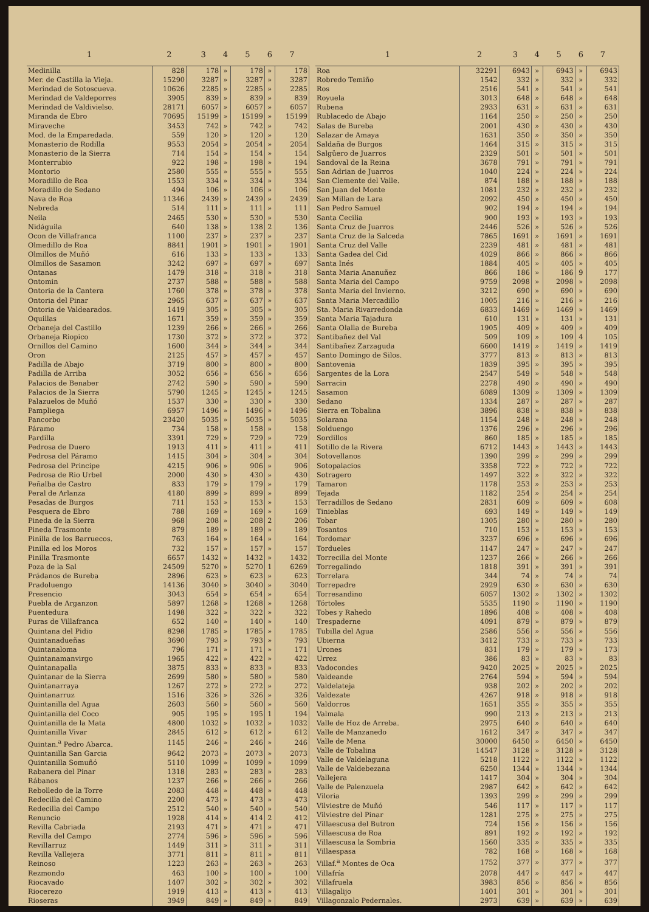| 1 | 2 | 3 | 4 | 5 | 6 | 7 |
| --- | --- | --- | --- | --- | --- | --- |
| Medinilla | 828 | 178 | » | 178 | » | 178 |
| Mer. de Castilla la Vieja. | 15290 | 3287 | » | 3287 | » | 3287 |
| Merindad de Sotoscueva. | 10626 | 2285 | » | 2285 | » | 2285 |
| Merindad de Valdeporres | 3905 | 839 | » | 839 | » | 839 |
| Merindad de Valdivielso. | 28171 | 6057 | » | 6057 | » | 6057 |
| Miranda de Ebro | 70695 | 15199 | » | 15199 | » | 15199 |
| Miraveche | 3453 | 742 | » | 742 | » | 742 |
| Mod. de la Emparedada. | 559 | 120 | » | 120 | » | 120 |
| Monasterio de Rodilla | 9553 | 2054 | » | 2054 | » | 2054 |
| Monasterio de la Sierra | 714 | 154 | » | 154 | » | 154 |
| Monterrubio | 922 | 198 | » | 198 | » | 194 |
| Montorio | 2580 | 555 | » | 555 | » | 555 |
| Moradillo de Roa | 1553 | 334 | » | 334 | » | 334 |
| Moradillo de Sedano | 494 | 106 | » | 106 | » | 106 |
| Nava de Roa | 11346 | 2439 | » | 2439 | » | 2439 |
| Nebreda | 514 | 111 | » | 111 | » | 111 |
| Neila | 2465 | 530 | » | 530 | » | 530 |
| Nidáguila | 640 | 138 | » | 138 | 2 | 136 |
| Ocon de Villafranca | 1100 | 237 | » | 237 | » | 237 |
| Olmedillo de Roa | 8841 | 1901 | » | 1901 | » | 1901 |
| Olmillos de Muñó | 616 | 133 | » | 133 | » | 133 |
| Olmillos de Sasamon | 3242 | 697 | » | 697 | » | 697 |
| Ontanas | 1479 | 318 | » | 318 | » | 318 |
| Ontomin | 2737 | 588 | » | 588 | » | 588 |
| Ontoria de la Cantera | 1760 | 378 | » | 378 | » | 378 |
| Ontoria del Pinar | 2965 | 637 | » | 637 | » | 637 |
| Ontoria de Valdearados. | 1419 | 305 | » | 305 | » | 305 |
| Oquillas | 1671 | 359 | » | 359 | » | 359 |
| Orbaneja del Castillo | 1239 | 266 | » | 266 | » | 266 |
| Orbaneja Riopico | 1730 | 372 | » | 372 | » | 372 |
| Ornillos del Camino | 1600 | 344 | » | 344 | » | 344 |
| Oron | 2125 | 457 | » | 457 | » | 457 |
| Padilla de Abajo | 3719 | 800 | » | 800 | » | 800 |
| Padilla de Arriba | 3052 | 656 | » | 656 | » | 656 |
| Palacios de Benaber | 2742 | 590 | » | 590 | » | 590 |
| Palacios de la Sierra | 5790 | 1245 | » | 1245 | » | 1245 |
| Palazuelos de Muñó | 1537 | 330 | » | 330 | » | 330 |
| Pampliega | 6957 | 1496 | » | 1496 | » | 1496 |
| Pancorbo | 23420 | 5035 | » | 5035 | » | 5035 |
| Páramo | 734 | 158 | » | 158 | » | 158 |
| Pardilla | 3391 | 729 | » | 729 | » | 729 |
| Pedrosa de Duero | 1913 | 411 | » | 411 | » | 411 |
| Pedrosa del Páramo | 1415 | 304 | » | 304 | » | 304 |
| Pedrosa del Principe | 4215 | 906 | » | 906 | » | 906 |
| Pedrosa de Rio Urbel | 2000 | 430 | » | 430 | » | 430 |
| Peñalba de Castro | 833 | 179 | » | 179 | » | 179 |
| Peral de Arlanza | 4180 | 899 | » | 899 | » | 899 |
| Pesadas de Burgos | 711 | 153 | » | 153 | » | 153 |
| Pesquera de Ebro | 788 | 169 | » | 169 | » | 169 |
| Pineda de la Sierra | 968 | 208 | » | 208 | 2 | 206 |
| Pineda Trasmonte | 879 | 189 | » | 189 | » | 189 |
| Pinilla de los Barruecos. | 763 | 164 | » | 164 | » | 164 |
| Pinilla ed los Moros | 732 | 157 | » | 157 | » | 157 |
| Pinilla Trasmonte | 6657 | 1432 | » | 1432 | » | 1432 |
| Poza de la Sal | 24509 | 5270 | » | 5270 | 1 | 6269 |
| Prádanos de Bureba | 2896 | 623 | » | 623 | » | 623 |
| Pradoluengo | 14136 | 3040 | » | 3040 | » | 3040 |
| Presencio | 3043 | 654 | » | 654 | » | 654 |
| Puebla de Arganzon | 5897 | 1268 | » | 1268 | » | 1268 |
| Puentedura | 1498 | 322 | » | 322 | » | 322 |
| Puras de Villafranca | 652 | 140 | » | 140 | » | 140 |
| Quintana del Pidio | 8298 | 1785 | » | 1785 | » | 1785 |
| Quintanadueñas | 3690 | 793 | » | 793 | » | 793 |
| Quintanaloma | 796 | 171 | » | 171 | » | 171 |
| Quintanamanvirgo | 1965 | 422 | » | 422 | » | 422 |
| Quintanapalla | 3875 | 833 | » | 833 | » | 833 |
| Quintanar de la Sierra | 2699 | 580 | » | 580 | » | 580 |
| Quintanarraya | 1267 | 272 | » | 272 | » | 272 |
| Quintanarruz | 1516 | 326 | » | 326 | » | 326 |
| Quintanilla del Agua | 2603 | 560 | » | 560 | » | 560 |
| Quintanilla del Coco | 905 | 195 | » | 195 | 1 | 194 |
| Quintanilla de la Mata | 4800 | 1032 | » | 1032 | » | 1032 |
| Quintanilla Vivar | 2845 | 612 | » | 612 | » | 612 |
| Quintan.<sup>a</sup> Pedro Abarca. | 1145 | 246 | » | 246 | » | 246 |
| Quintanilla San Garcia | 9642 | 2073 | » | 2073 | » | 2073 |
| Quintanilla Somuñó | 5110 | 1099 | » | 1099 | » | 1099 |
| Rabanera del Pinar | 1318 | 283 | » | 283 | » | 283 |
| Rábanos | 1237 | 266 | » | 266 | » | 266 |
| Rebolledo de la Torre | 2083 | 448 | » | 448 | » | 448 |
| Redecilla del Camino | 2200 | 473 | » | 473 | » | 473 |
| Redecilla del Campo | 2512 | 540 | » | 540 | » | 540 |
| Renuncio | 1928 | 414 | » | 414 | 2 | 412 |
| Revilla Cabriada | 2193 | 471 | » | 471 | » | 471 |
| Revilla del Campo | 2774 | 596 | » | 596 | » | 596 |
| Revillarruz | 1449 | 311 | » | 311 | » | 311 |
| Revilla Vallejera | 3771 | 811 | » | 811 | » | 811 |
| Reinoso | 1223 | 263 | » | 263 | » | 263 |
| Rezmondo | 463 | 100 | » | 100 | » | 100 |
| Riocavado | 1407 | 302 | » | 302 | » | 302 |
| Riocerezo | 1919 | 413 | » | 413 | » | 413 |
| Rioseras | 3949 | 849 | » | 849 | » | 849 |
| 1 | 2 | 3 | 4 | 5 | 6 | 7 |
| --- | --- | --- | --- | --- | --- | --- |
| Roa | 32291 | 6943 | » | 6943 | » | 6943 |
| Robredo Temiño | 1542 | 332 | » | 332 | » | 332 |
| Ros | 2516 | 541 | » | 541 | » | 541 |
| Royuela | 3013 | 648 | » | 648 | » | 648 |
| Rubena | 2933 | 631 | » | 631 | » | 631 |
| Rublacedo de Abajo | 1164 | 250 | » | 250 | » | 250 |
| Salas de Bureba | 2001 | 430 | » | 430 | » | 430 |
| Salazar de Amaya | 1631 | 350 | » | 350 | » | 350 |
| Saldaña de Burgos | 1464 | 315 | » | 315 | » | 315 |
| Salgüero de Juarros | 2329 | 501 | » | 501 | » | 501 |
| Sandoval de la Reina | 3678 | 791 | » | 791 | » | 791 |
| San Adrian de Juarros | 1040 | 224 | » | 224 | » | 224 |
| San Clemente del Valle. | 874 | 188 | » | 188 | » | 188 |
| San Juan del Monte | 1081 | 232 | » | 232 | » | 232 |
| San Millan de Lara | 2092 | 450 | » | 450 | » | 450 |
| San Pedro Samuel | 902 | 194 | » | 194 | » | 194 |
| Santa Cecilia | 900 | 193 | » | 193 | » | 193 |
| Santa Cruz de Juarros | 2446 | 526 | » | 526 | » | 526 |
| Santa Cruz de la Salceda | 7865 | 1691 | » | 1691 | » | 1691 |
| Santa Cruz del Valle | 2239 | 481 | » | 481 | » | 481 |
| Santa Gadea del Cid | 4029 | 866 | » | 866 | » | 866 |
| Santa Inés | 1884 | 405 | » | 405 | » | 405 |
| Santa Maria Ananuñez | 866 | 186 | » | 186 | 9 | 177 |
| Santa Maria del Campo | 9759 | 2098 | » | 2098 | » | 2098 |
| Santa Maria del Invierno. | 3212 | 690 | » | 690 | » | 690 |
| Santa Maria Mercadillo | 1005 | 216 | » | 216 | » | 216 |
| Sta. Maria Rivarredonda | 6833 | 1469 | » | 1469 | » | 1469 |
| Santa Maria Tajadura | 610 | 131 | » | 131 | » | 131 |
| Santa Olalla de Bureba | 1905 | 409 | » | 409 | » | 409 |
| Santibañez del Val | 509 | 109 | » | 109 | 4 | 105 |
| Santibañez Zarzaguda | 6600 | 1419 | » | 1419 | » | 1419 |
| Santo Domingo de Silos. | 3777 | 813 | » | 813 | » | 813 |
| Santovenia | 1839 | 395 | » | 395 | » | 395 |
| Sargentes de la Lora | 2547 | 549 | » | 548 | » | 548 |
| Sarracin | 2278 | 490 | » | 490 | » | 490 |
| Sasamon | 6089 | 1309 | » | 1309 | » | 1309 |
| Sedano | 1334 | 287 | » | 287 | » | 287 |
| Sierra en Tobalina | 3896 | 838 | » | 838 | » | 838 |
| Solarana | 1154 | 248 | » | 248 | » | 248 |
| Solduengo | 1376 | 296 | » | 296 | » | 296 |
| Sordillos | 860 | 185 | » | 185 | » | 185 |
| Sotillo de la Rivera | 6712 | 1443 | » | 1443 | » | 1443 |
| Sotovellanos | 1390 | 299 | » | 299 | » | 299 |
| Sotopalacios | 3358 | 722 | » | 722 | » | 722 |
| Sotragero | 1497 | 322 | » | 322 | » | 322 |
| Tamaron | 1178 | 253 | » | 253 | » | 253 |
| Tejada | 1182 | 254 | » | 254 | » | 254 |
| Terradillos de Sedano | 2831 | 609 | » | 609 | » | 608 |
| Tinieblas | 693 | 149 | » | 149 | » | 149 |
| Tobar | 1305 | 280 | » | 280 | » | 280 |
| Tosantos | 710 | 153 | » | 153 | » | 153 |
| Tordomar | 3237 | 696 | » | 696 | » | 696 |
| Tordueles | 1147 | 247 | » | 247 | » | 247 |
| Torrecilla del Monte | 1237 | 266 | » | 266 | » | 266 |
| Torregalindo | 1818 | 391 | » | 391 | » | 391 |
| Torrelara | 344 | 74 | » | 74 | » | 74 |
| Torrepadre | 2929 | 630 | » | 630 | » | 630 |
| Torresandino | 6057 | 1302 | » | 1302 | » | 1302 |
| Tórtoles | 5535 | 1190 | » | 1190 | » | 1190 |
| Tobes y Rahedo | 1896 | 408 | » | 408 | » | 408 |
| Trespaderne | 4091 | 879 | » | 879 | » | 879 |
| Tubilla del Agua | 2586 | 556 | » | 556 | » | 556 |
| Ubierna | 3412 | 733 | » | 733 | » | 733 |
| Urones | 831 | 179 | » | 179 | » | 173 |
| Urrez | 386 | 83 | » | 83 | » | 83 |
| Vadocondes | 9420 | 2025 | » | 2025 | » | 2025 |
| Valdeande | 2764 | 594 | » | 594 | » | 594 |
| Valdelateja | 938 | 202 | » | 202 | » | 202 |
| Valdezate | 4267 | 918 | » | 918 | » | 918 |
| Valdorros | 1651 | 355 | » | 355 | » | 355 |
| Valmala | 990 | 213 | » | 213 | » | 213 |
| Valle de Hoz de Arreba. | 2975 | 640 | » | 640 | » | 640 |
| Valle de Manzanedo | 1612 | 347 | » | 347 | » | 347 |
| Valle de Mena | 30000 | 6450 | » | 6450 | » | 6450 |
| Valle de Tobalina | 14547 | 3128 | » | 3128 | » | 3128 |
| Valle de Valdelaguna | 5218 | 1122 | » | 1122 | » | 1122 |
| Valle de Valdebezana | 6250 | 1344 | » | 1344 | » | 1344 |
| Vallejera | 1417 | 304 | » | 304 | » | 304 |
| Valle de Palenzuela | 2987 | 642 | » | 642 | » | 642 |
| Viloria | 1393 | 299 | » | 299 | » | 299 |
| Vilviestre de Muñó | 546 | 117 | » | 117 | » | 117 |
| Vilviestre del Pinar | 1281 | 275 | » | 275 | » | 275 |
| Villaescusa del Butron | 724 | 156 | » | 156 | » | 156 |
| Villaescusa de Roa | 891 | 192 | » | 192 | » | 192 |
| Villaescusa la Sombria | 1560 | 335 | » | 335 | » | 335 |
| Villaespasa | 782 | 168 | » | 168 | » | 168 |
| Villaf.<sup>a</sup> Montes de Oca | 1752 | 377 | » | 377 | » | 377 |
| Villafría | 2078 | 447 | » | 447 | » | 447 |
| Villafruela | 3983 | 856 | » | 856 | » | 856 |
| Villagalijo | 1401 | 301 | » | 301 | » | 301 |
| Villagonzalo Pedernales. | 2973 | 639 | » | 639 | » | 639 |